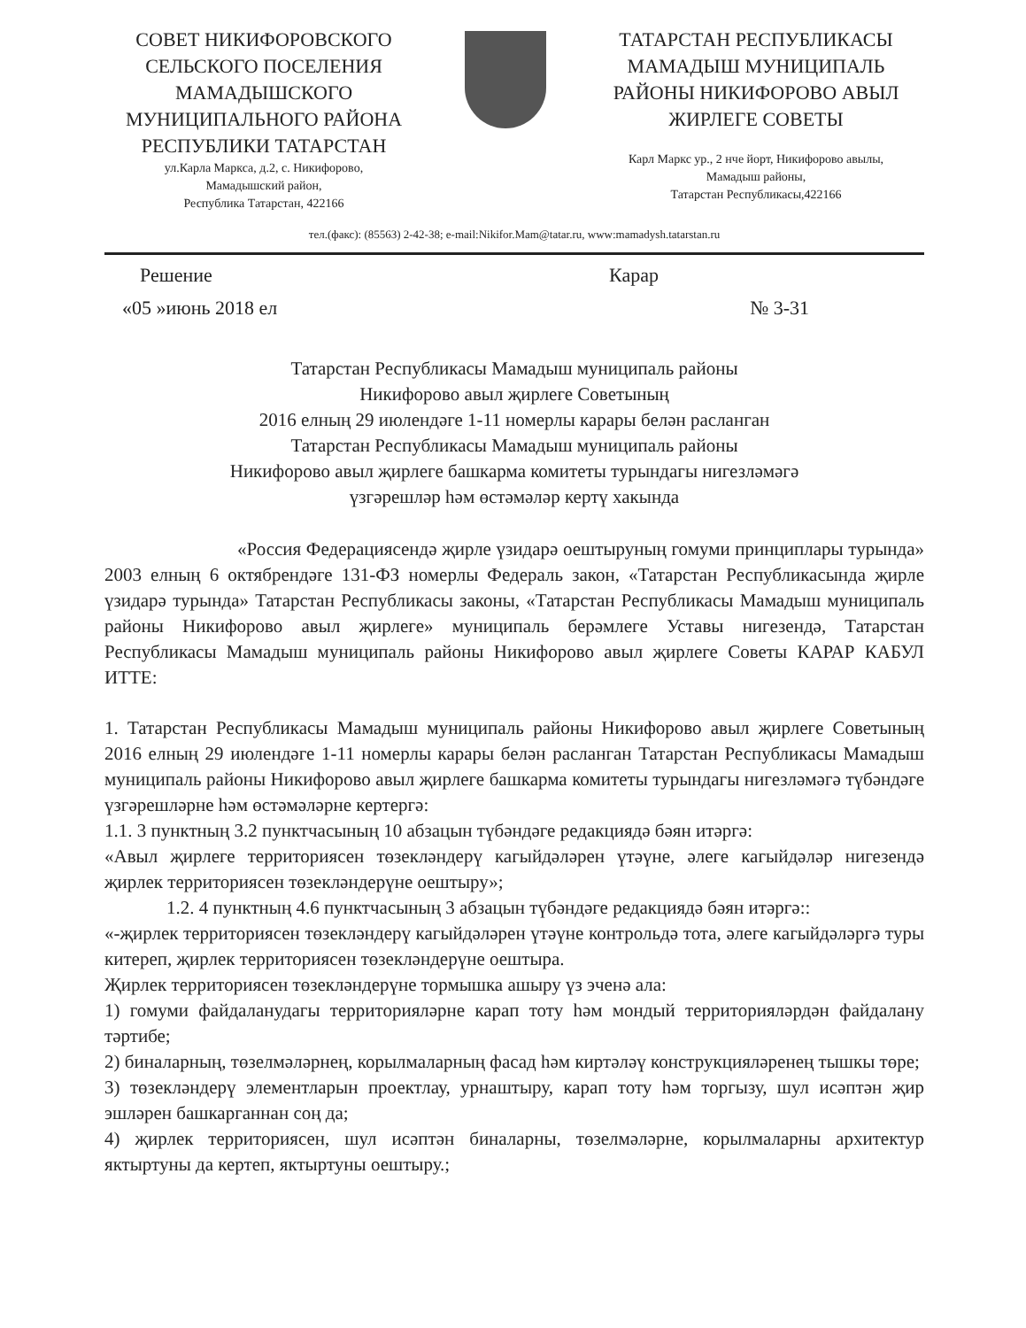СОВЕТ НИКИФОРОВСКОГО СЕЛЬСКОГО ПОСЕЛЕНИЯ МАМАДЫШСКОГО МУНИЦИПАЛЬНОГО РАЙОНА РЕСПУБЛИКИ ТАТАРСТАН
ул.Карла Маркса, д.2, с. Никифорово,
Мамадышский район,
Республика Татарстан, 422166
ТАТАРСТАН РЕСПУБЛИКАСЫ МАМАДЫШ МУНИЦИПАЛЬ РАЙОНЫ НИКИФОРОВО АВЫЛ ЖИРЛЕГЕ СОВЕТЫ
Карл Маркс ур., 2 нче йорт, Никифорово авылы,
Мамадыш районы,
Татарстан Республикасы,422166
тел.(факс): (85563) 2-42-38; e-mail:Nikifor.Mam@tatar.ru, www:mamadysh.tatarstan.ru
Решение Карар
«05 »июнь 2018 ел № 3-31
Татарстан Республикасы Мамадыш муниципаль районы
Никифорово авыл җирлеге Советының
2016 елның 29 июлендәге 1-11 номерлы карары белән расланган
Татарстан Республикасы Мамадыш муниципаль районы
Никифорово авыл җирлеге башкарма комитеты турындагы нигезләмәгә
үзгәрешләр һәм өстәмәләр кертү хакында
«Россия Федерациясендә җирле үзидарә оештыруның гомуми принциплары турында» 2003 елның 6 октябрендәге 131-ФЗ номерлы Федераль закон, «Татарстан Республикасында җирле үзидарә турында» Татарстан Республикасы законы, «Татарстан Республикасы Мамадыш муниципаль районы Никифорово авыл җирлеге» муниципаль берәмлеге Уставы нигезендә, Татарстан Республикасы Мамадыш муниципаль районы Никифорово авыл җирлеге Советы КАРАР КАБУЛ ИТТЕ:
1. Татарстан Республикасы Мамадыш муниципаль районы Никифорово авыл җирлеге Советының 2016 елның 29 июлендәге 1-11 номерлы карары белән расланган Татарстан Республикасы Мамадыш муниципаль районы Никифорово авыл җирлеге башкарма комитеты турындагы нигезләмәгә түбәндәге үзгәрешләрне һәм өстәмәләрне кертергә:
1.1. 3 пунктның 3.2 пунктчасының 10 абзацын түбәндәге редакциядә бәян итәргә:
«Авыл җирлеге территориясен төзекләндерү кагыйдәләрен үтәүне, әлеге кагыйдәләр нигезендә җирлек территориясен төзекләндерүне оештыру»;
1.2. 4 пунктның 4.6 пунктчасының 3 абзацын түбәндәге редакциядә бәян итәргә::
«-җирлек территориясен төзекләндерү кагыйдәләрен үтәүне контрольдә тота, әлеге кагыйдәләргә туры китереп, җирлек территориясен төзекләндерүне оештыра.
Җирлек территориясен төзекләндерүне тормышка ашыру үз эченә ала:
1) гомуми файдаланудагы территорияләрне карап тоту һәм мондый территорияләрдән файдалану тәртибе;
2) биналарның, төзелмәләрнең, корылмаларның фасад һәм киртәләү конструкцияләренең тышкы төре;
3) төзекләндерү элементларын проектлау, урнаштыру, карап тоту һәм торгызу, шул исәптән җир эшләрен башкарганнан соң да;
4) җирлек территориясен, шул исәптән биналарны, төзелмәләрне, корылмаларны архитектур яктыртуны да кертеп, яктыртуны оештыру.;